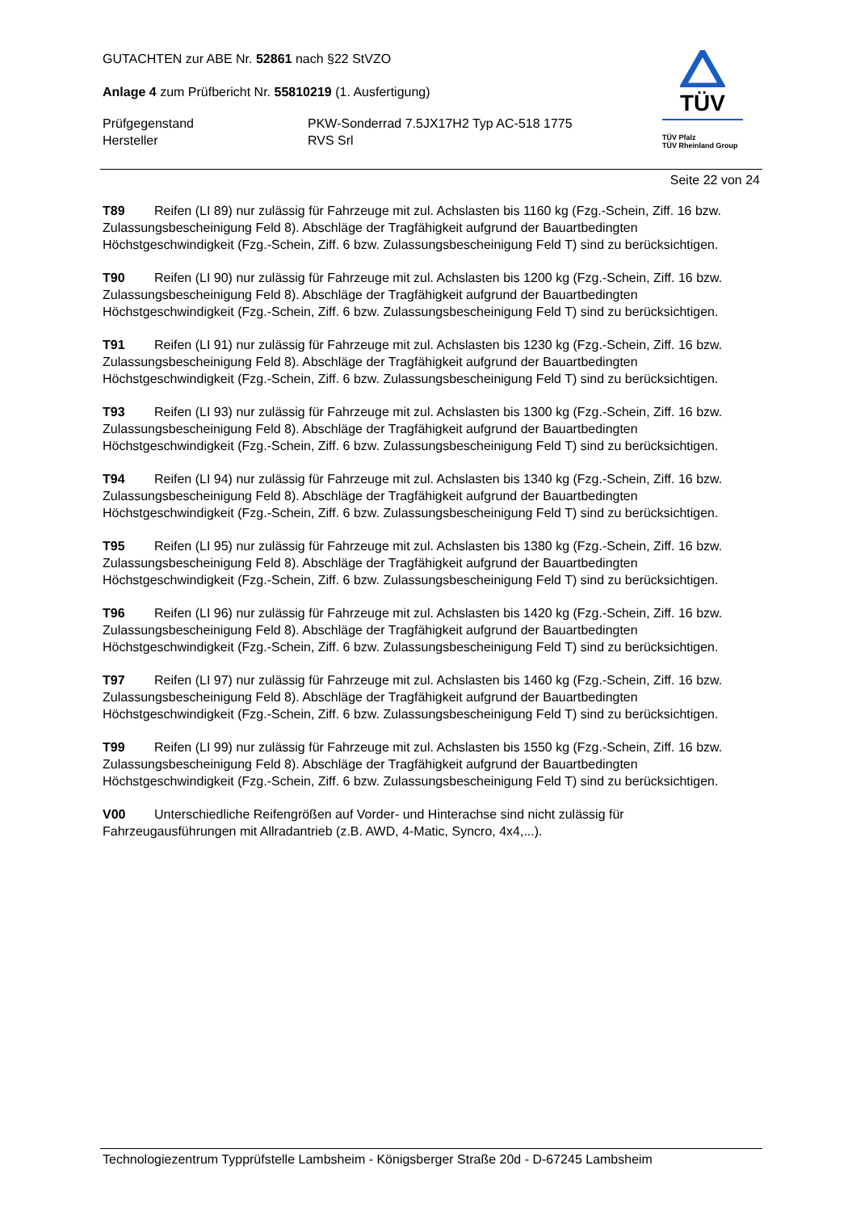GUTACHTEN zur ABE Nr. 52861 nach §22 StVZO
Anlage 4 zum Prüfbericht Nr. 55810219 (1. Ausfertigung)
Prüfgegenstand PKW-Sonderrad 7.5JX17H2 Typ AC-518 1775
Hersteller RVS Srl
TÜV
TÜV Pfalz
TÜV Rheinland Group
Seite 22 von 24
T89 Reifen (LI 89) nur zulässig für Fahrzeuge mit zul. Achslasten bis 1160 kg (Fzg.-Schein, Ziff. 16 bzw. Zulassungsbescheinigung Feld 8). Abschläge der Tragfähigkeit aufgrund der Bauartbedingten Höchstgeschwindigkeit (Fzg.-Schein, Ziff. 6 bzw. Zulassungsbescheinigung Feld T) sind zu berücksichtigen.
T90 Reifen (LI 90) nur zulässig für Fahrzeuge mit zul. Achslasten bis 1200 kg (Fzg.-Schein, Ziff. 16 bzw. Zulassungsbescheinigung Feld 8). Abschläge der Tragfähigkeit aufgrund der Bauartbedingten Höchstgeschwindigkeit (Fzg.-Schein, Ziff. 6 bzw. Zulassungsbescheinigung Feld T) sind zu berücksichtigen.
T91 Reifen (LI 91) nur zulässig für Fahrzeuge mit zul. Achslasten bis 1230 kg (Fzg.-Schein, Ziff. 16 bzw. Zulassungsbescheinigung Feld 8). Abschläge der Tragfähigkeit aufgrund der Bauartbedingten Höchstgeschwindigkeit (Fzg.-Schein, Ziff. 6 bzw. Zulassungsbescheinigung Feld T) sind zu berücksichtigen.
T93 Reifen (LI 93) nur zulässig für Fahrzeuge mit zul. Achslasten bis 1300 kg (Fzg.-Schein, Ziff. 16 bzw. Zulassungsbescheinigung Feld 8). Abschläge der Tragfähigkeit aufgrund der Bauartbedingten Höchstgeschwindigkeit (Fzg.-Schein, Ziff. 6 bzw. Zulassungsbescheinigung Feld T) sind zu berücksichtigen.
T94 Reifen (LI 94) nur zulässig für Fahrzeuge mit zul. Achslasten bis 1340 kg (Fzg.-Schein, Ziff. 16 bzw. Zulassungsbescheinigung Feld 8). Abschläge der Tragfähigkeit aufgrund der Bauartbedingten Höchstgeschwindigkeit (Fzg.-Schein, Ziff. 6 bzw. Zulassungsbescheinigung Feld T) sind zu berücksichtigen.
T95 Reifen (LI 95) nur zulässig für Fahrzeuge mit zul. Achslasten bis 1380 kg (Fzg.-Schein, Ziff. 16 bzw. Zulassungsbescheinigung Feld 8). Abschläge der Tragfähigkeit aufgrund der Bauartbedingten Höchstgeschwindigkeit (Fzg.-Schein, Ziff. 6 bzw. Zulassungsbescheinigung Feld T) sind zu berücksichtigen.
T96 Reifen (LI 96) nur zulässig für Fahrzeuge mit zul. Achslasten bis 1420 kg (Fzg.-Schein, Ziff. 16 bzw. Zulassungsbescheinigung Feld 8). Abschläge der Tragfähigkeit aufgrund der Bauartbedingten Höchstgeschwindigkeit (Fzg.-Schein, Ziff. 6 bzw. Zulassungsbescheinigung Feld T) sind zu berücksichtigen.
T97 Reifen (LI 97) nur zulässig für Fahrzeuge mit zul. Achslasten bis 1460 kg (Fzg.-Schein, Ziff. 16 bzw. Zulassungsbescheinigung Feld 8). Abschläge der Tragfähigkeit aufgrund der Bauartbedingten Höchstgeschwindigkeit (Fzg.-Schein, Ziff. 6 bzw. Zulassungsbescheinigung Feld T) sind zu berücksichtigen.
T99 Reifen (LI 99) nur zulässig für Fahrzeuge mit zul. Achslasten bis 1550 kg (Fzg.-Schein, Ziff. 16 bzw. Zulassungsbescheinigung Feld 8). Abschläge der Tragfähigkeit aufgrund der Bauartbedingten Höchstgeschwindigkeit (Fzg.-Schein, Ziff. 6 bzw. Zulassungsbescheinigung Feld T) sind zu berücksichtigen.
V00 Unterschiedliche Reifengrößen auf Vorder- und Hinterachse sind nicht zulässig für Fahrzeugausführungen mit Allradantrieb (z.B. AWD, 4-Matic, Syncro, 4x4,...).
Technologiezentrum Typprüfstelle Lambsheim - Königsberger Straße 20d - D-67245 Lambsheim